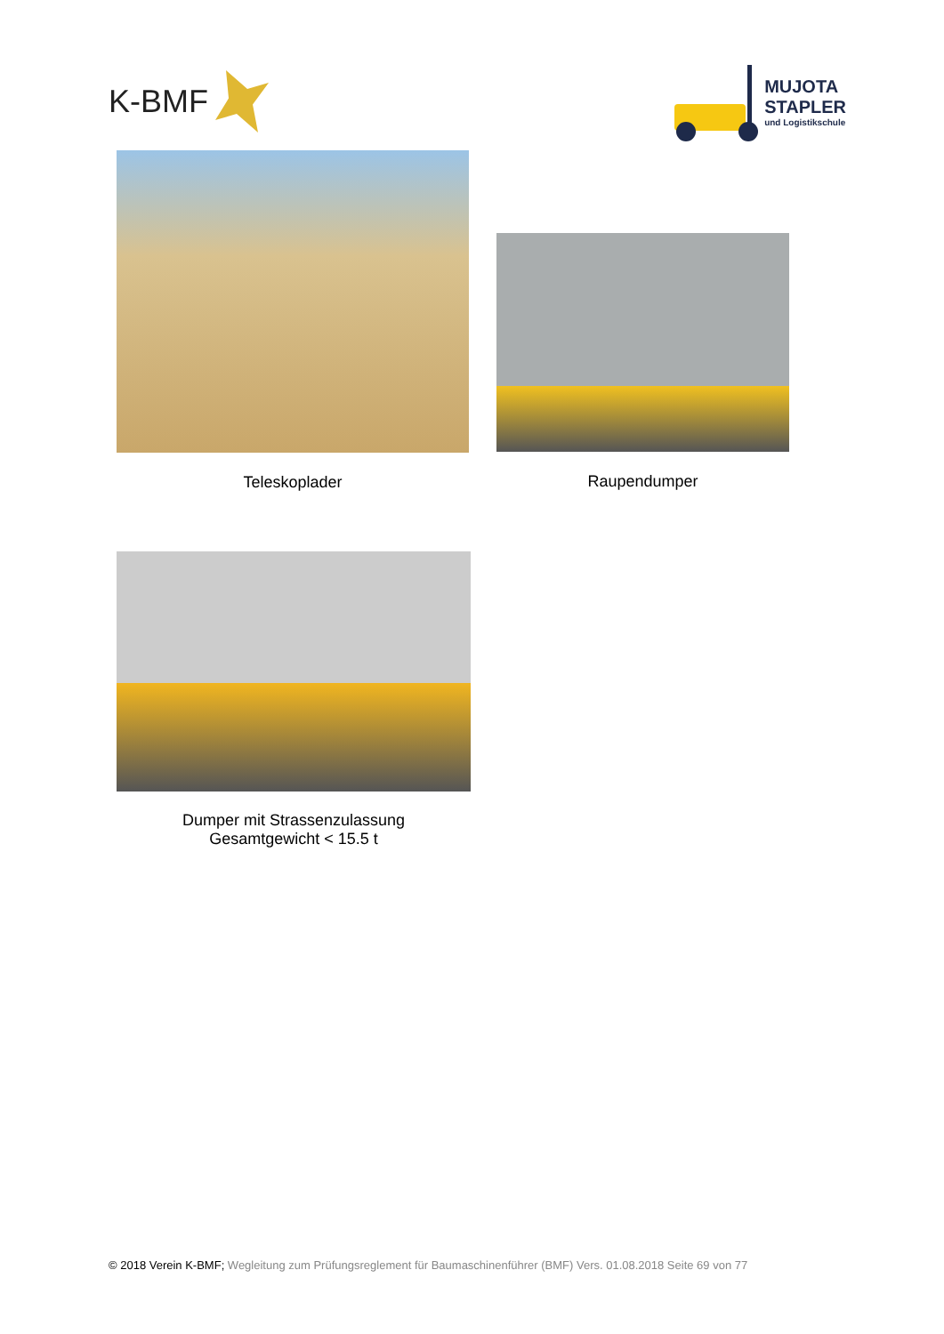K-BMF
MUJOTA
STAPLER
und Logistikschule
Teleskoplader Raupendumper
Dumper mit Strassenzulassung
Gesamtgewicht < 15.5 t
© 2018 Verein K-BMF; Wegleitung zum Prüfungsreglement für Baumaschinenführer (BMF) Vers. 01.08.2018 Seite 69 von 77